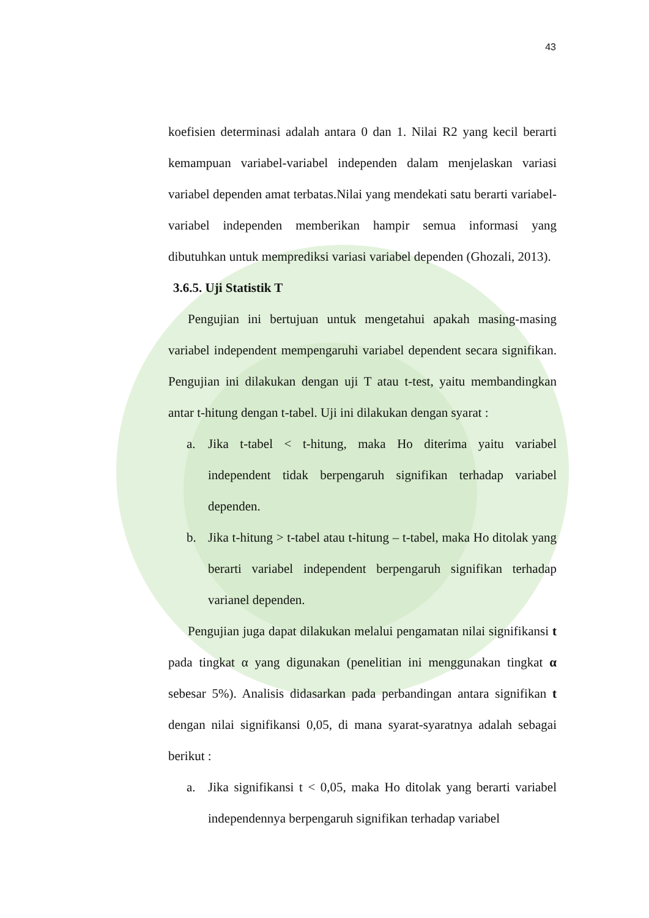43
koefisien determinasi adalah antara 0 dan 1. Nilai R2 yang kecil berarti kemampuan variabel-variabel independen dalam menjelaskan variasi variabel dependen amat terbatas.Nilai yang mendekati satu berarti variabel-variabel independen memberikan hampir semua informasi yang dibutuhkan untuk memprediksi variasi variabel dependen (Ghozali, 2013).
3.6.5. Uji Statistik T
Pengujian ini bertujuan untuk mengetahui apakah masing-masing variabel independent mempengaruhi variabel dependent secara signifikan. Pengujian ini dilakukan dengan uji T atau t-test, yaitu membandingkan antar t-hitung dengan t-tabel. Uji ini dilakukan dengan syarat :
a. Jika t-tabel < t-hitung, maka Ho diterima yaitu variabel independent tidak berpengaruh signifikan terhadap variabel dependen.
b. Jika t-hitung > t-tabel atau t-hitung – t-tabel, maka Ho ditolak yang berarti variabel independent berpengaruh signifikan terhadap varianel dependen.
Pengujian juga dapat dilakukan melalui pengamatan nilai signifikansi t pada tingkat α yang digunakan (penelitian ini menggunakan tingkat α sebesar 5%). Analisis didasarkan pada perbandingan antara signifikan t dengan nilai signifikansi 0,05, di mana syarat-syaratnya adalah sebagai berikut :
a. Jika signifikansi t < 0,05, maka Ho ditolak yang berarti variabel independennya berpengaruh signifikan terhadap variabel